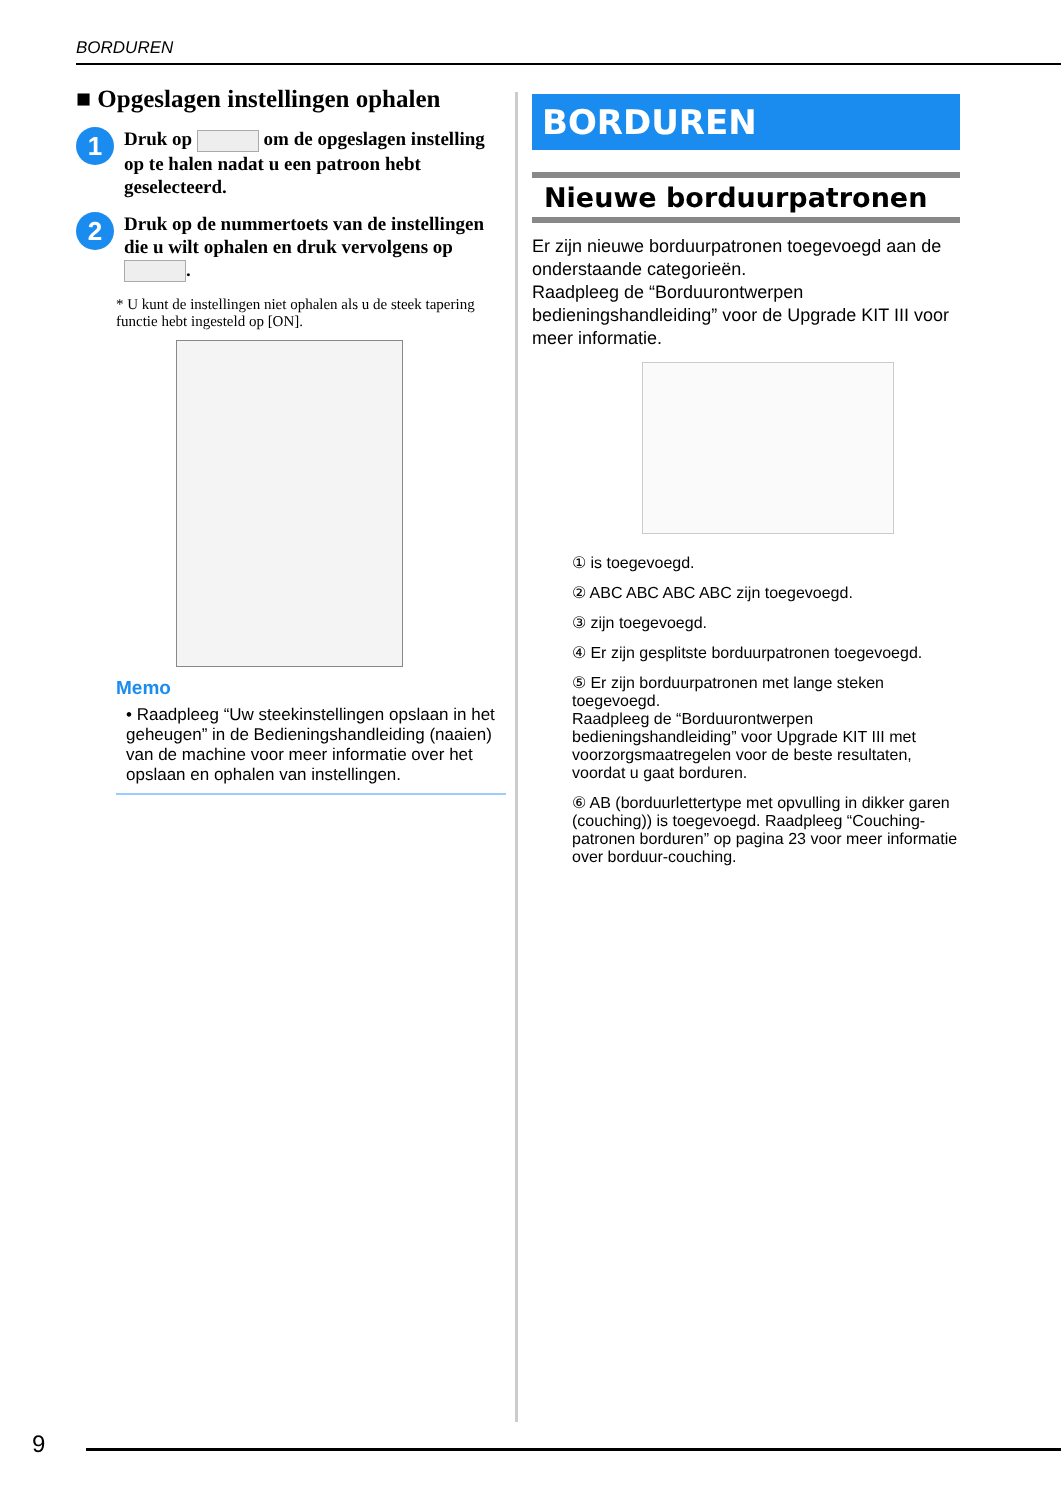BORDUREN
■ Opgeslagen instellingen ophalen
1
Druk op om de opgeslagen instelling op te halen nadat u een patroon hebt geselecteerd.
2
Druk op de nummertoets van de instellingen die u wilt ophalen en druk vervolgens op .
* U kunt de instellingen niet ophalen als u de steek tapering functie hebt ingesteld op [ON].
Memo
• Raadpleeg “Uw steekinstellingen opslaan in het geheugen” in de Bedieningshandleiding (naaien) van de machine voor meer informatie over het opslaan en ophalen van instellingen.
BORDUREN
Nieuwe borduurpatronen
Er zijn nieuwe borduurpatronen toegevoegd aan de onderstaande categorieën.
Raadpleeg de “Borduurontwerpen bedieningshandleiding” voor de Upgrade KIT III voor meer informatie.
① is toegevoegd.
② ABC ABC ABC ABC zijn toegevoegd.
③ zijn toegevoegd.
④ Er zijn gesplitste borduurpatronen toegevoegd.
⑤ Er zijn borduurpatronen met lange steken toegevoegd.
Raadpleeg de “Borduurontwerpen bedieningshandleiding” voor Upgrade KIT III met voorzorgsmaatregelen voor de beste resultaten, voordat u gaat borduren.
⑥ AB (borduurlettertype met opvulling in dikker garen (couching)) is toegevoegd. Raadpleeg “Couching-patronen borduren” op pagina 23 voor meer informatie over borduur-couching.
9